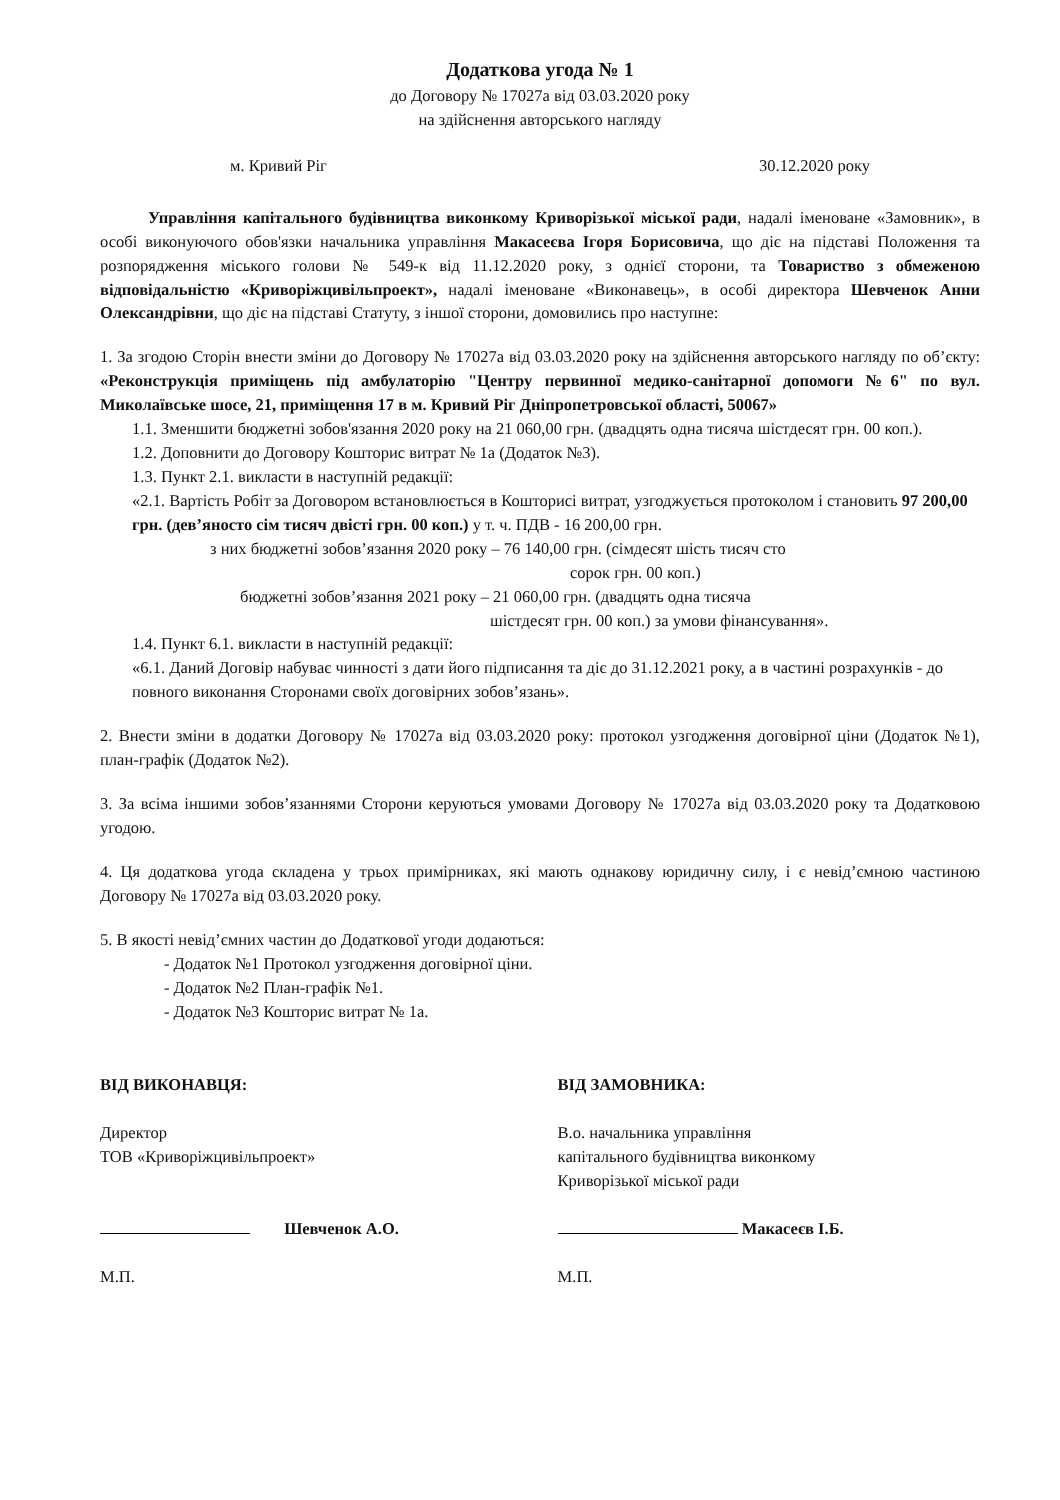Додаткова угода № 1
до Договору № 17027а від 03.03.2020 року
на здійснення авторського нагляду
м. Кривий Ріг 30.12.2020 року
Управління капітального будівництва виконкому Криворізької міської ради, надалі іменоване «Замовник», в особі виконуючого обов'язки начальника управління Макасеєва Ігоря Борисовича, що діє на підставі Положення та розпорядження міського голови № 549-к від 11.12.2020 року, з однієї сторони, та Товариство з обмеженою відповідальністю «Криворіжцивільпроект», надалі іменоване «Виконавець», в особі директора Шевченок Анни Олександрівни, що діє на підставі Статуту, з іншої сторони, домовились про наступне:
1. За згодою Сторін внести зміни до Договору № 17027а від 03.03.2020 року на здійснення авторського нагляду по об’єкту: «Реконструкція приміщень під амбулаторію "Центру первинної медико-санітарної допомоги №6" по вул. Миколаївське шосе, 21, приміщення 17 в м. Кривий Ріг Дніпропетровської області, 50067»
1.1. Зменшити бюджетні зобов'язання 2020 року на 21 060,00 грн. (двадцять одна тисяча шістдесят грн. 00 коп.).
1.2. Доповнити до Договору Кошторис витрат № 1а (Додаток №3).
1.3. Пункт 2.1. викласти в наступній редакції:
«2.1. Вартість Робіт за Договором встановлюється в Кошторисі витрат, узгоджується протоколом і становить 97 200,00 грн. (дев’яносто сім тисяч двісті грн. 00 коп.) у т. ч. ПДВ - 16 200,00 грн.
з них бюджетні зобов’язання 2020 року – 76 140,00 грн. (сімдесят шість тисяч сто
сорок грн. 00 коп.)
бюджетні зобов’язання 2021 року – 21 060,00 грн. (двадцять одна тисяча
шістдесят грн. 00 коп.) за умови фінансування».
1.4. Пункт 6.1. викласти в наступній редакції:
«6.1. Даний Договір набуває чинності з дати його підписання та діє до 31.12.2021 року, а в частині розрахунків - до повного виконання Сторонами своїх договірних зобов’язань».
2. Внести зміни в додатки Договору № 17027а від 03.03.2020 року: протокол узгодження договірної ціни (Додаток №1), план-графік (Додаток №2).
3. За всіма іншими зобов’язаннями Сторони керуються умовами Договору № 17027а від 03.03.2020 року та Додатковою угодою.
4. Ця додаткова угода складена у трьох примірниках, які мають однакову юридичну силу, і є невід’ємною частиною Договору № 17027а від 03.03.2020 року.
5. В якості невід’ємних частин до Додаткової угоди додаються:
- Додаток №1 Протокол узгодження договірної ціни.
- Додаток №2 План-графік №1.
- Додаток №3 Кошторис витрат № 1а.
ВІД ВИКОНАВЦЯ:
Директор
ТОВ «Криворіжцивільпроект»
Шевченок А.О.
М.П.
ВІД ЗАМОВНИКА:
В.о. начальника управління
капітального будівництва виконкому
Криворізької міської ради
Макасеєв І.Б.
М.П.